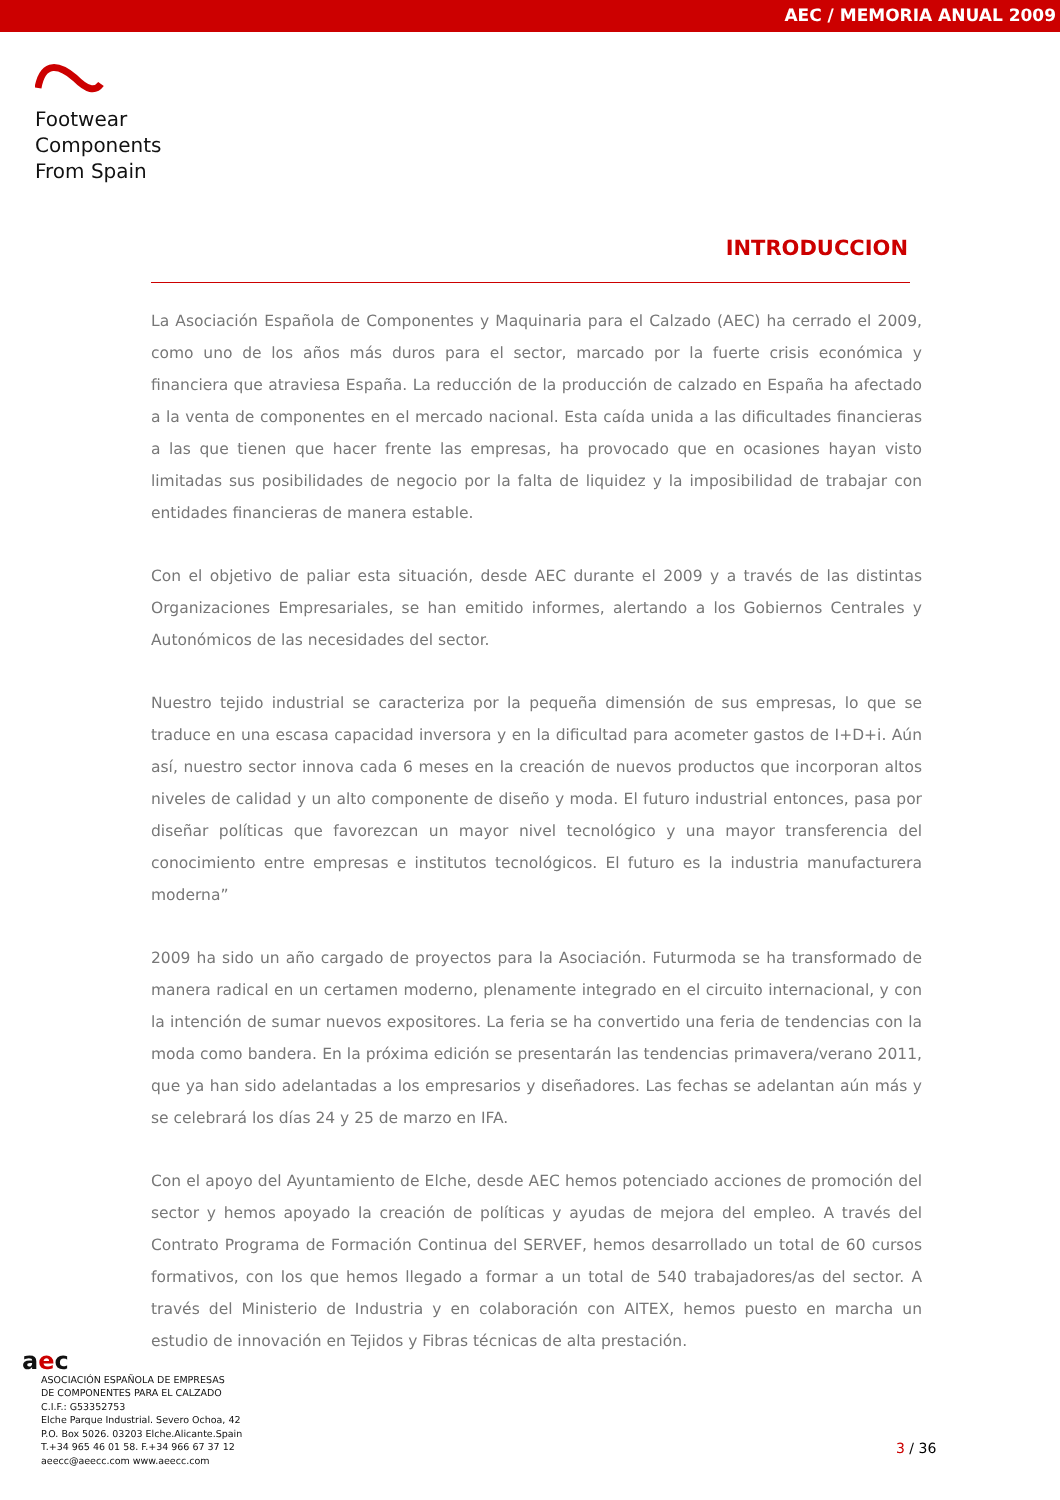AEC / MEMORIA ANUAL 2009
Footwear
Components
From Spain
INTRODUCCION
La Asociación Española de Componentes y Maquinaria para el Calzado (AEC) ha cerrado el 2009, como uno de los años más duros para el sector, marcado por la fuerte crisis económica y financiera que atraviesa España. La reducción de la producción de calzado en España ha afectado a la venta de componentes en el mercado nacional. Esta caída unida a las dificultades financieras a las que tienen que hacer frente las empresas, ha provocado que en ocasiones hayan visto limitadas sus posibilidades de negocio por la falta de liquidez y la imposibilidad de trabajar con entidades financieras de manera estable.
Con el objetivo de paliar esta situación, desde AEC durante el 2009 y a través de las distintas Organizaciones Empresariales, se han emitido informes, alertando a los Gobiernos Centrales y Autonómicos de las necesidades del sector.
Nuestro tejido industrial se caracteriza por la pequeña dimensión de sus empresas, lo que se traduce en una escasa capacidad inversora y en la dificultad para acometer gastos de I+D+i. Aún así, nuestro sector innova cada 6 meses en la creación de nuevos productos que incorporan altos niveles de calidad y un alto componente de diseño y moda. El futuro industrial entonces, pasa por diseñar políticas que favorezcan un mayor nivel tecnológico y una mayor transferencia del conocimiento entre empresas e institutos tecnológicos. El futuro es la industria manufacturera moderna”
2009 ha sido un año cargado de proyectos para la Asociación. Futurmoda se ha transformado de manera radical en un certamen moderno, plenamente integrado en el circuito internacional, y con la intención de sumar nuevos expositores. La feria se ha convertido una feria de tendencias con la moda como bandera. En la próxima edición se presentarán las tendencias primavera/verano 2011, que ya han sido adelantadas a los empresarios y diseñadores. Las fechas se adelantan aún más y se celebrará los días 24 y 25 de marzo en IFA.
Con el apoyo del Ayuntamiento de Elche, desde AEC hemos potenciado acciones de promoción del sector y hemos apoyado la creación de políticas y ayudas de mejora del empleo. A través del Contrato Programa de Formación Continua del SERVEF, hemos desarrollado un total de 60 cursos formativos, con los que hemos llegado a formar a un total de 540 trabajadores/as del sector. A través del Ministerio de Industria y en colaboración con AITEX, hemos puesto en marcha un estudio de innovación en Tejidos y Fibras técnicas de alta prestación.
aec
ASOCIACIÓN ESPAÑOLA DE EMPRESAS
DE COMPONENTES PARA EL CALZADO
C.I.F.: G53352753
Elche Parque Industrial. Severo Ochoa, 42
P.O. Box 5026. 03203 Elche.Alicante.Spain
T.+34 965 46 01 58. F.+34 966 67 37 12
aeecc@aeecc.com www.aeecc.com
3 / 36